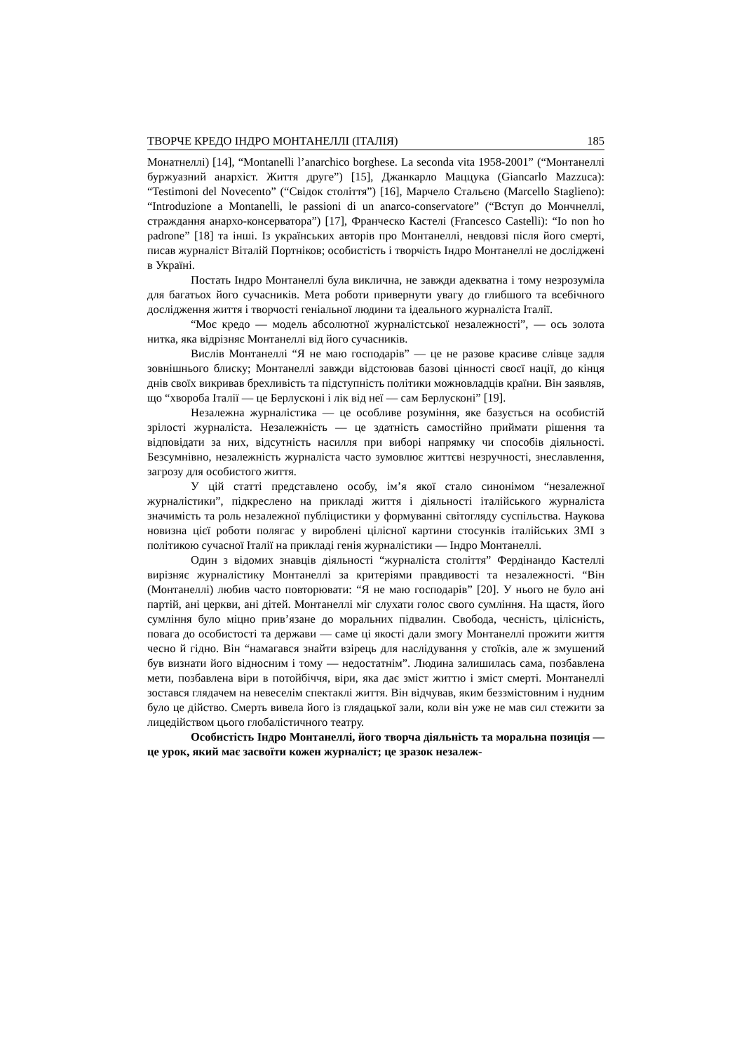ТВОРЧЕ КРЕДО ІНДРО МОНТАНЕЛЛІ (ІТАЛІЯ) 185
Монатнеллі) [14], “Montanelli l’anarchico borghese. La seconda vita 1958-2001” (“Монтанеллі буржуазний анархіст. Життя друге”) [15], Джанкарло Маццука (Giancarlo Mazzuca): “Testimoni del Novecento” (“Свідок століття”) [16], Марче­ло Стальєно (Marcello Staglieno): “Introduzione a Montanelli, le passioni di un anarco-conservatore” (“Вступ до Мончнеллі, страждання анархо-консерватора”) [17], Франческо Кастелі (Francesco Castelli): “Io non ho padrone” [18] та інші. Із українських авторів про Монтанеллі, невдовзі після його смерті, писав журна­ліст Віталій Портніков; особистість і творчість Індро Монтанеллі не досліджені в Україні.
Постать Індро Монтанеллі була виклична, не завжди адекватна і тому незрозуміла для багатьох його сучасників. Мета роботи привернути увагу до глибшого та всебічного дослідження життя і творчості геніальної людини та ідеального журналіста Італії.
“Моє кредо — модель абсолютної журналістської незалежності”, — ось золота нитка, яка відрізняє Монтанеллі від його сучасників.
Вислів Монтанеллі “Я не маю господарів” — це не разове красиве слів­це задля зовнішнього блиску; Монтанеллі завжди відстоював базові цінності своєї нації, до кінця днів своїх викривав брехливість та підступність політики можновладців країни. Він заявляв, що “хвороба Італії — це Берлусконі і лік від неї — сам Берлусконі” [19].
Незалежна журналістика — це особливе розуміння, яке базується на особистій зрілості журналіста. Незалежність — це здатність самостійно прий­мати рішення та відповідати за них, відсутність насилля при виборі напрямку чи способів діяльності. Безсумнівно, незалежність журналіста часто зумовлює життєві незручності, знеславлення, загрозу для особистого життя.
У цій статті представлено особу, ім’я якої стало синонімом “незалежної журналістики”, підкреслено на прикладі життя і діяльності італійського журна­ліста значимість та роль незалежної публіцистики у формуванні світогляду сус­пільства. Наукова новизна цієї роботи полягає у вироблені цілісної картини сто­сунків італійських ЗМІ з політикою сучасної Італії на прикладі генія журналістики — Індро Монтанеллі.
Один з відомих знавців діяльності “журналіста століття” Фердінандо Кастеллі вирізняє журналістику Монтанеллі за критеріями правдивості та неза­лежності. “Він (Монтанеллі) любив часто повторювати: “Я не маю господарів” [20]. У нього не було ані партій, ані церкви, ані дітей. Монтанеллі міг слухати голос свого сумління. На щастя, його сумління було міцно прив’язане до мора­льних підвалин. Свобода, чесність, цілісність, повага до особистості та держа­ви — саме ці якості дали змогу Монтанеллі прожити життя чесно й гідно. Він “намагався знайти взірець для наслідування у стоїків, але ж змушений був ви­знати його відносним і тому — недостатнім”. Людина залишилась сама, позбав­лена мети, позбавлена віри в потойбіччя, віри, яка дає зміст життю і зміст смер­ті. Монтанеллі зостався глядачем на невеселім спектаклі життя. Він відчував, яким беззмістовним і нудним було це дійство. Смерть вивела його із глядацької зали, коли він уже не мав сил стежити за лицедійством цього глобалістичного театру.
Особистість Індро Монтанеллі, його творча діяльність та моральна позиція — це урок, який має засвоїти кожен журналіст; це зразок незалеж-